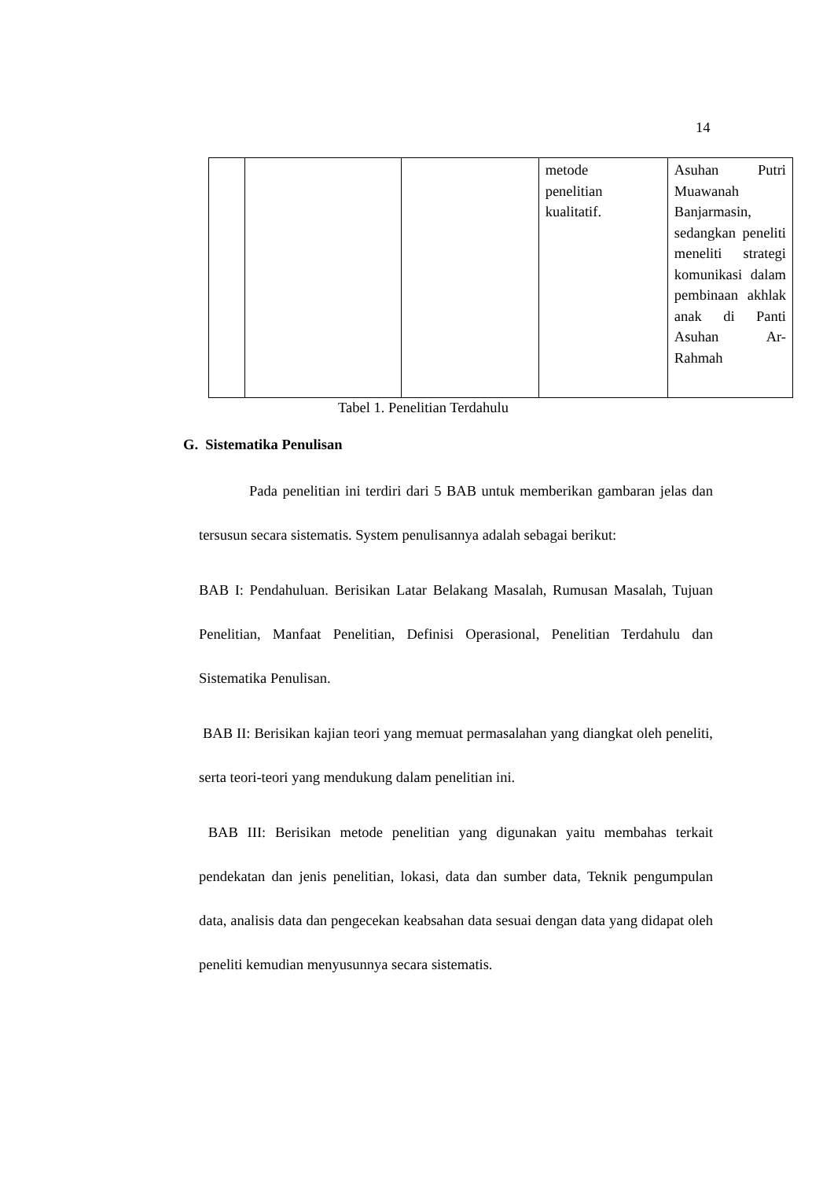14
| | | | metode penelitian kualitatif. | Asuhan Putri Muawanah Banjarmasin, sedangkan peneliti meneliti strategi komunikasi dalam pembinaan akhlak anak di Panti Asuhan Ar-Rahmah |
Tabel 1. Penelitian Terdahulu
G. Sistematika Penulisan
Pada penelitian ini terdiri dari 5 BAB untuk memberikan gambaran jelas dan tersusun secara sistematis. System penulisannya adalah sebagai berikut:
BAB I: Pendahuluan. Berisikan Latar Belakang Masalah, Rumusan Masalah, Tujuan Penelitian, Manfaat Penelitian, Definisi Operasional, Penelitian Terdahulu dan Sistematika Penulisan.
BAB II: Berisikan kajian teori yang memuat permasalahan yang diangkat oleh peneliti, serta teori-teori yang mendukung dalam penelitian ini.
BAB III: Berisikan metode penelitian yang digunakan yaitu membahas terkait pendekatan dan jenis penelitian, lokasi, data dan sumber data, Teknik pengumpulan data, analisis data dan pengecekan keabsahan data sesuai dengan data yang didapat oleh peneliti kemudian menyusunnya secara sistematis.